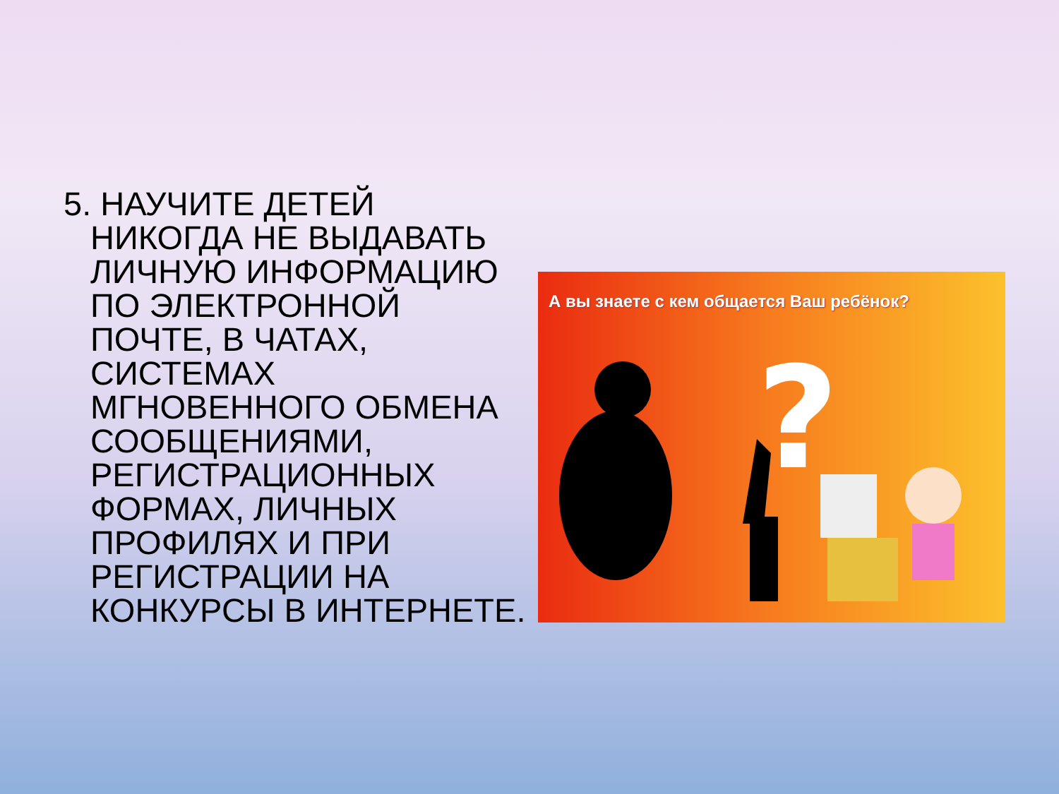5. НАУЧИТЕ ДЕТЕЙ НИКОГДА НЕ ВЫДАВАТЬ ЛИЧНУЮ ИНФОРМАЦИЮ ПО ЭЛЕКТРОННОЙ ПОЧТЕ, В ЧАТАХ, СИСТЕМАХ МГНОВЕННОГО ОБМЕНА СООБЩЕНИЯМИ, РЕГИСТРАЦИОННЫХ ФОРМАХ, ЛИЧНЫХ ПРОФИЛЯХ И ПРИ РЕГИСТРАЦИИ НА КОНКУРСЫ В ИНТЕРНЕТЕ.
А вы знаете с кем общается Ваш ребёнок?
?